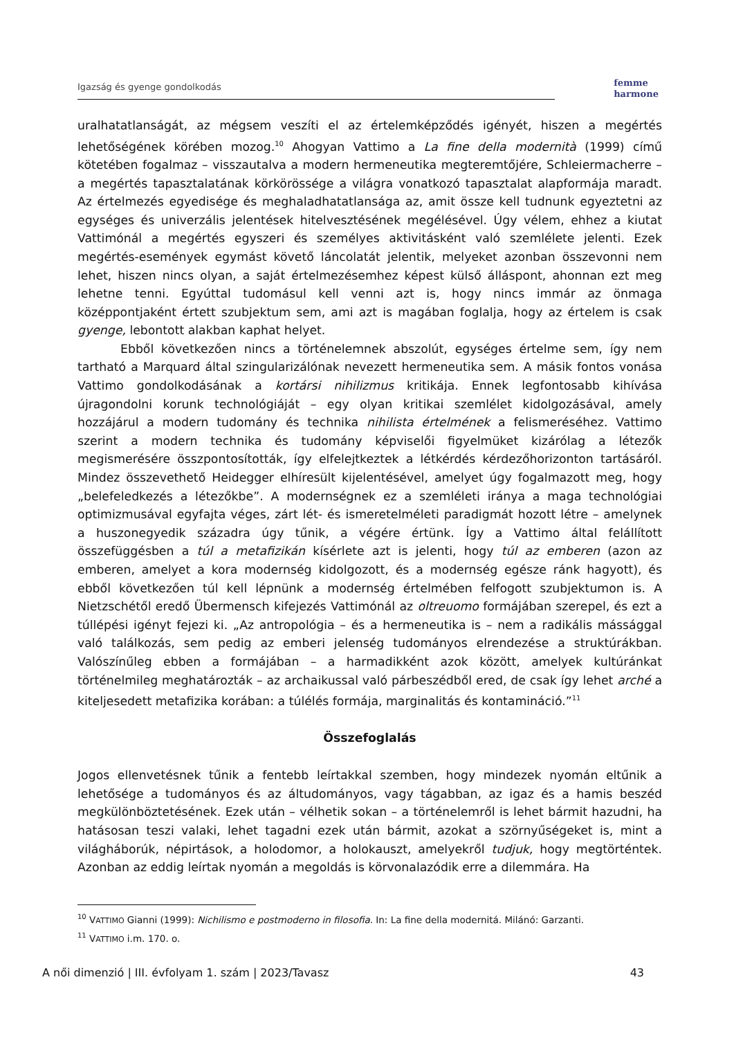Igazság és gyenge gondolkodás
femme
harmone
uralhatatlanságát, az mégsem veszíti el az értelemképződés igényét, hiszen a megértés lehetőségének körében mozog.<sup>10</sup> Ahogyan Vattimo a La fine della modernità (1999) című kötetében fogalmaz – visszautalva a modern hermeneutika megteremtőjére, Schleiermacherre – a megértés tapasztalatának körkörössége a világra vonatkozó tapasztalat alapformája maradt. Az értelmezés egyedisége és meghaladhatatlansága az, amit össze kell tudnunk egyeztetni az egységes és univerzális jelentések hitelvesztésének megélésével. Úgy vélem, ehhez a kiutat Vattimónál a megértés egyszeri és személyes aktivitásként való szemlélete jelenti. Ezek megértés-események egymást követő láncolatát jelentik, melyeket azonban összevonni nem lehet, hiszen nincs olyan, a saját értelmezésemhez képest külső álláspont, ahonnan ezt meg lehetne tenni. Egyúttal tudomásul kell venni azt is, hogy nincs immár az önmaga középpontjaként értett szubjektum sem, ami azt is magában foglalja, hogy az értelem is csak gyenge, lebontott alakban kaphat helyet.
Ebből következően nincs a történelemnek abszolút, egységes értelme sem, így nem tartható a Marquard által szingularizálónak nevezett hermeneutika sem. A másik fontos vonása Vattimo gondolkodásának a kortársi nihilizmus kritikája. Ennek legfontosabb kihívása újragondolni korunk technológiáját – egy olyan kritikai szemlélet kidolgozásával, amely hozzájárul a modern tudomány és technika nihilista értelmének a felismeréséhez. Vattimo szerint a modern technika és tudomány képviselői figyelmüket kizárólag a létezők megismerésére összpontosították, így elfelejtkeztek a létkérdés kérdezőhorizonton tartásáról. Mindez összevethető Heidegger elhíresült kijelentésével, amelyet úgy fogalmazott meg, hogy „belefeledkezés a létezőkbe”. A modernségnek ez a szemléleti iránya a maga technológiai optimizmusával egyfajta véges, zárt lét- és ismeretelméleti paradigmát hozott létre – amelynek a huszonegyedik századra úgy tűnik, a végére értünk. Így a Vattimo által felállított összefüggésben a túl a metafizikán kísérlete azt is jelenti, hogy túl az emberen (azon az emberen, amelyet a kora modernség kidolgozott, és a modernség egésze ránk hagyott), és ebből következően túl kell lépnünk a modernség értelmében felfogott szubjektumon is. A Nietzschétől eredő Übermensch kifejezés Vattimónál az oltreuomo formájában szerepel, és ezt a túllépési igényt fejezi ki. „Az antropológia – és a hermeneutika is – nem a radikális mássággal való találkozás, sem pedig az emberi jelenség tudományos elrendezése a struktúrákban. Valószínűleg ebben a formájában – a harmadikként azok között, amelyek kultúránkat történelmileg meghatározták – az archaikussal való párbeszédből ered, de csak így lehet arché a kiteljesedett metafizika korában: a túlélés formája, marginalitás és kontamináció.”<sup>11</sup>
Összefoglalás
Jogos ellenvetésnek tűnik a fentebb leírtakkal szemben, hogy mindezek nyomán eltűnik a lehetősége a tudományos és az áltudományos, vagy tágabban, az igaz és a hamis beszéd megkülönböztetésének. Ezek után – vélhetik sokan – a történelemről is lehet bármit hazudni, ha hatásosan teszi valaki, lehet tagadni ezek után bármit, azokat a szörnyűségeket is, mint a világháborúk, népirtások, a holodomor, a holokauszt, amelyekről tudjuk, hogy megtörténtek. Azonban az eddig leírtak nyomán a megoldás is körvonalazódik erre a dilemmára. Ha
<sup>10</sup> VATTIMO Gianni (1999): Nichilismo e postmoderno in filosofia. In: La fine della modernitá. Milánó: Garzanti.
<sup>11</sup> VATTIMO i.m. 170. o.
A női dimenzió | III. évfolyam 1. szám | 2023/Tavasz 43